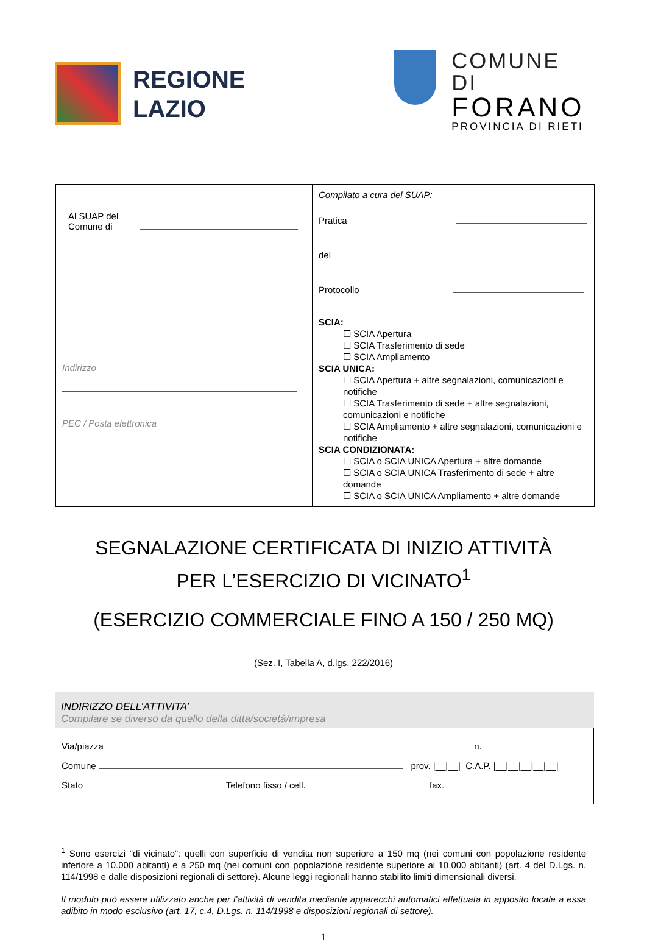REGIONE
LAZIO
COMUNE DI
FORANO
PROVINCIA DI RIETI
| Al SUAP del Comune di Indirizzo PEC / Posta elettronica | Compilato a cura del SUAP: Pratica del Protocollo SCIA: ☐ SCIA Apertura ☐ SCIA Trasferimento di sede ☐ SCIA Ampliamento SCIA UNICA: ☐ SCIA Apertura + altre segnalazioni, comunicazioni e notifiche ☐ SCIA Trasferimento di sede + altre segnalazioni, comunicazioni e notifiche ☐ SCIA Ampliamento + altre segnalazioni, comunicazioni e notifiche SCIA CONDIZIONATA: ☐ SCIA o SCIA UNICA Apertura + altre domande ☐ SCIA o SCIA UNICA Trasferimento di sede + altre domande ☐ SCIA o SCIA UNICA Ampliamento + altre domande |
SEGNALAZIONE CERTIFICATA DI INIZIO ATTIVITÀ
PER L’ESERCIZIO DI VICINATO<sup>1</sup>
(ESERCIZIO COMMERCIALE FINO A 150 / 250 MQ)
(Sez. I, Tabella A, d.lgs. 222/2016)
INDIRIZZO DELL’ATTIVITA’
Compilare se diverso da quello della ditta/società/impresa
Via/piazza n.
Comune prov. |__|__| C.A.P. |__|__|__|__|__|
Stato Telefono fisso / cell. fax.
<sup>1</sup> Sono esercizi “di vicinato”: quelli con superficie di vendita non superiore a 150 mq (nei comuni con popolazione residente inferiore a 10.000 abitanti) e a 250 mq (nei comuni con popolazione residente superiore ai 10.000 abitanti) (art. 4 del D.Lgs. n. 114/1998 e dalle disposizioni regionali di settore). Alcune leggi regionali hanno stabilito limiti dimensionali diversi.
Il modulo può essere utilizzato anche per l’attività di vendita mediante apparecchi automatici effettuata in apposito locale a essa adibito in modo esclusivo (art. 17, c.4, D.Lgs. n. 114/1998 e disposizioni regionali di settore).
1